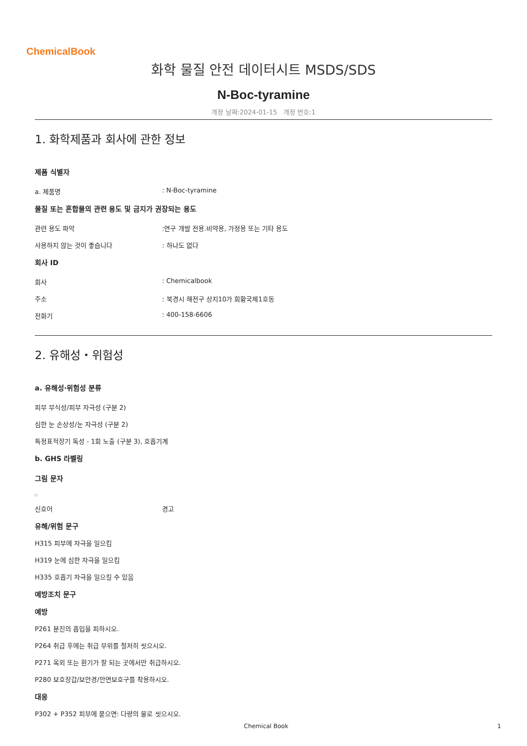ChemicalBook
화학 물질 안전 데이터시트 MSDS/SDS
N-Boc-tyramine
개정 날짜:2024-01-15 개정 번호:1
1. 화학제품과 회사에 관한 정보
제품 식별자
a. 제품명: N-Boc-tyramine
물질 또는 혼합물의 관련 용도 및 금지가 권장되는 용도
관련 용도 파악:연구 개발 전용.비약용, 가정용 또는 기타 용도
사용하지 않는 것이 좋습니다: 하나도 없다
회사 ID
회사: Chemicalbook
주소: 북경시 해전구 상지10가 회황국제1호동
전화기: 400-158-6606
2. 유해성・위험성
a. 유해성·위험성 분류
피부 부식성/피부 자극성 (구분 2)
심한 눈 손상성/눈 자극성 (구분 2)
특정표적장기 독성 - 1회 노출 (구분 3), 호흡기계
b. GHS 라벨링
그림 문자
□
신호어 경고
유해/위험 문구
H315 피부에 자극을 일으킴
H319 눈에 심한 자극을 일으킴
H335 호흡기 자극을 일으킬 수 있음
예방조치 문구
예방
P261 분진의 흡입을 피하시오.
P264 취급 후에는 취급 부위를 철저히 씻으시오.
P271 옥외 또는 환기가 잘 되는 곳에서만 취급하시오.
P280 보호장갑/보안경/안면보호구를 착용하시오.
대응
P302 + P352 피부에 묻으면: 다량의 물로 씻으시오.
Chemical Book 1